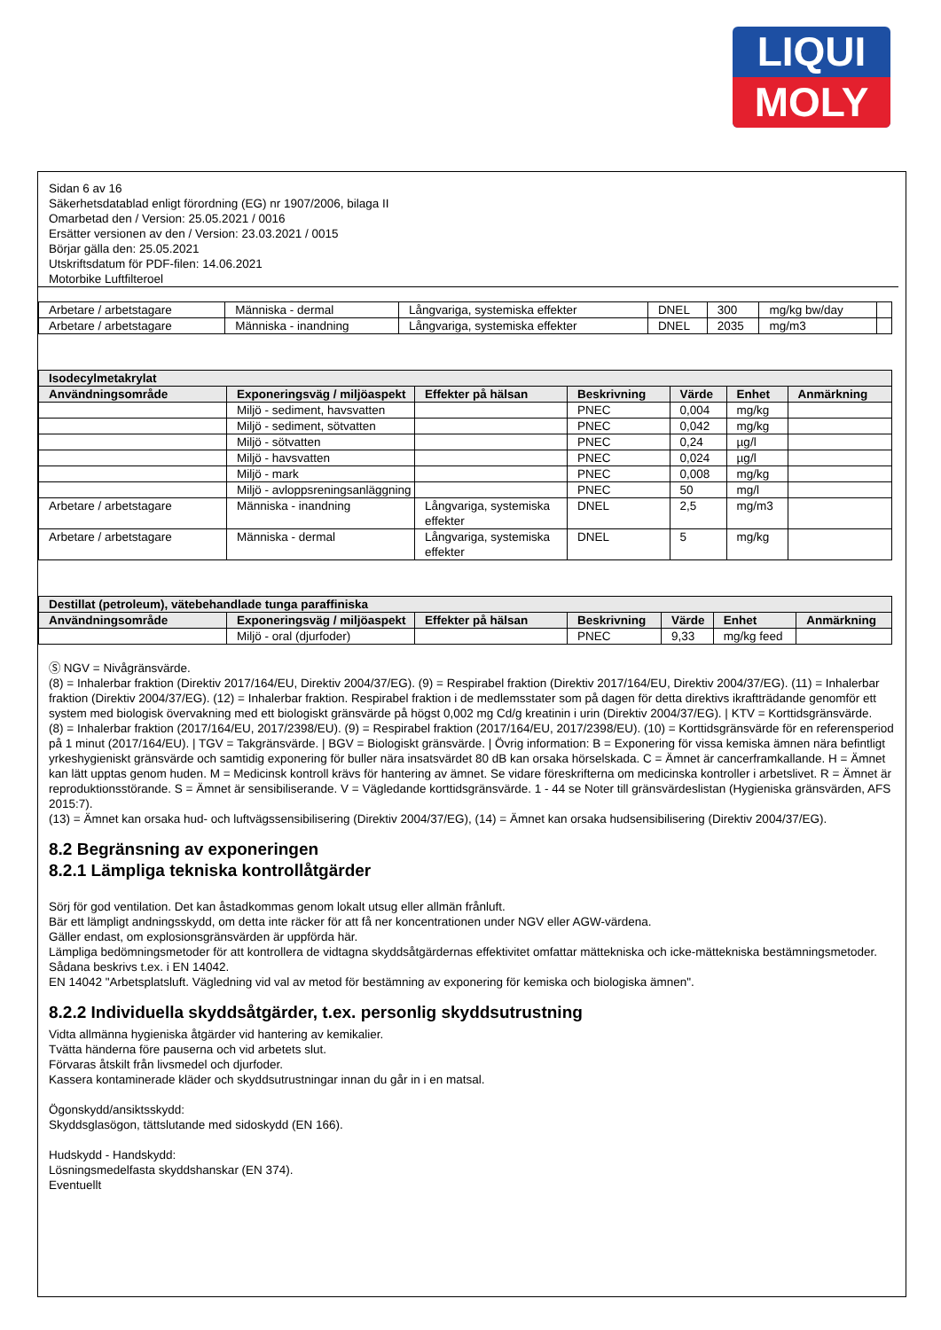LIQUI
MOLY
Sidan 6 av 16
Säkerhetsdatablad enligt förordning (EG) nr 1907/2006, bilaga II
Omarbetad den / Version: 25.05.2021 / 0016
Ersätter versionen av den / Version: 23.03.2021 / 0015
Börjar gälla den: 25.05.2021
Utskriftsdatum för PDF-filen: 14.06.2021
Motorbike Luftfilteroel
| Arbetare / arbetstagare | Människa - dermal | Långvariga, systemiska effekter | DNEL | 300 | mg/kg bw/day | |
| Arbetare / arbetstagare | Människa - inandning | Långvariga, systemiska effekter | DNEL | 2035 | mg/m3 | |
| Isodecylmetakrylat | | | | | | |
| --- | --- | --- | --- | --- | --- | --- |
| Användningsområde | Exponeringsväg / miljöaspekt | Effekter på hälsan | Beskrivning | Värde | Enhet | Anmärkning |
| | Miljö - sediment, havsvatten | | PNEC | 0,004 | mg/kg | |
| | Miljö - sediment, sötvatten | | PNEC | 0,042 | mg/kg | |
| | Miljö - sötvatten | | PNEC | 0,24 | µg/l | |
| | Miljö - havsvatten | | PNEC | 0,024 | µg/l | |
| | Miljö - mark | | PNEC | 0,008 | mg/kg | |
| | Miljö - avloppsreningsanläggning | | PNEC | 50 | mg/l | |
| Arbetare / arbetstagare | Människa - inandning | Långvariga, systemiska effekter | DNEL | 2,5 | mg/m3 | |
| Arbetare / arbetstagare | Människa - dermal | Långvariga, systemiska effekter | DNEL | 5 | mg/kg | |
| Destillat (petroleum), vätebehandlade tunga paraffiniska | | | | | | |
| --- | --- | --- | --- | --- | --- | --- |
| Användningsområde | Exponeringsväg / miljöaspekt | Effekter på hälsan | Beskrivning | Värde | Enhet | Anmärkning |
| | Miljö - oral (djurfoder) | | PNEC | 9,33 | mg/kg feed | |
Ⓢ NGV = Nivågränsvärde.
(8) = Inhalerbar fraktion (Direktiv 2017/164/EU, Direktiv 2004/37/EG). (9) = Respirabel fraktion (Direktiv 2017/164/EU, Direktiv 2004/37/EG). (11) = Inhalerbar fraktion (Direktiv 2004/37/EG). (12) = Inhalerbar fraktion. Respirabel fraktion i de medlemsstater som på dagen för detta direktivs ikraftträdande genomför ett system med biologisk övervakning med ett biologiskt gränsvärde på högst 0,002 mg Cd/g kreatinin i urin (Direktiv 2004/37/EG). | KTV = Korttidsgränsvärde.
(8) = Inhalerbar fraktion (2017/164/EU, 2017/2398/EU). (9) = Respirabel fraktion (2017/164/EU, 2017/2398/EU). (10) = Korttidsgränsvärde för en referensperiod på 1 minut (2017/164/EU). | TGV = Takgränsvärde. | BGV = Biologiskt gränsvärde. | Övrig information: B = Exponering för vissa kemiska ämnen nära befintligt yrkeshygieniskt gränsvärde och samtidig exponering för buller nära insatsvärdet 80 dB kan orsaka hörselskada. C = Ämnet är cancerframkallande. H = Ämnet kan lätt upptas genom huden. M = Medicinsk kontroll krävs för hantering av ämnet. Se vidare föreskrifterna om medicinska kontroller i arbetslivet. R = Ämnet är reproduktionsstörande. S = Ämnet är sensibiliserande. V = Vägledande korttidsgränsvärde. 1 - 44 se Noter till gränsvärdeslistan (Hygieniska gränsvärden, AFS 2015:7).
(13) = Ämnet kan orsaka hud- och luftvägssensibilisering (Direktiv 2004/37/EG), (14) = Ämnet kan orsaka hudsensibilisering (Direktiv 2004/37/EG).
8.2 Begränsning av exponeringen
8.2.1 Lämpliga tekniska kontrollåtgärder
Sörj för god ventilation. Det kan åstadkommas genom lokalt utsug eller allmän frånluft.
Bär ett lämpligt andningsskydd, om detta inte räcker för att få ner koncentrationen under NGV eller AGW-värdena.
Gäller endast, om explosionsgränsvärden är uppförda här.
Lämpliga bedömningsmetoder för att kontrollera de vidtagna skyddsåtgärdernas effektivitet omfattar mättekniska och icke-mättekniska bestämningsmetoder.
Sådana beskrivs t.ex. i EN 14042.
EN 14042 "Arbetsplatsluft. Vägledning vid val av metod för bestämning av exponering för kemiska och biologiska ämnen".
8.2.2 Individuella skyddsåtgärder, t.ex. personlig skyddsutrustning
Vidta allmänna hygieniska åtgärder vid hantering av kemikalier.
Tvätta händerna före pauserna och vid arbetets slut.
Förvaras åtskilt från livsmedel och djurfoder.
Kassera kontaminerade kläder och skyddsutrustningar innan du går in i en matsal.
Ögonskydd/ansiktsskydd:
Skyddsglasögon, tättslutande med sidoskydd (EN 166).
Hudskydd - Handskydd:
Lösningsmedelfasta skyddshanskar (EN 374).
Eventuellt